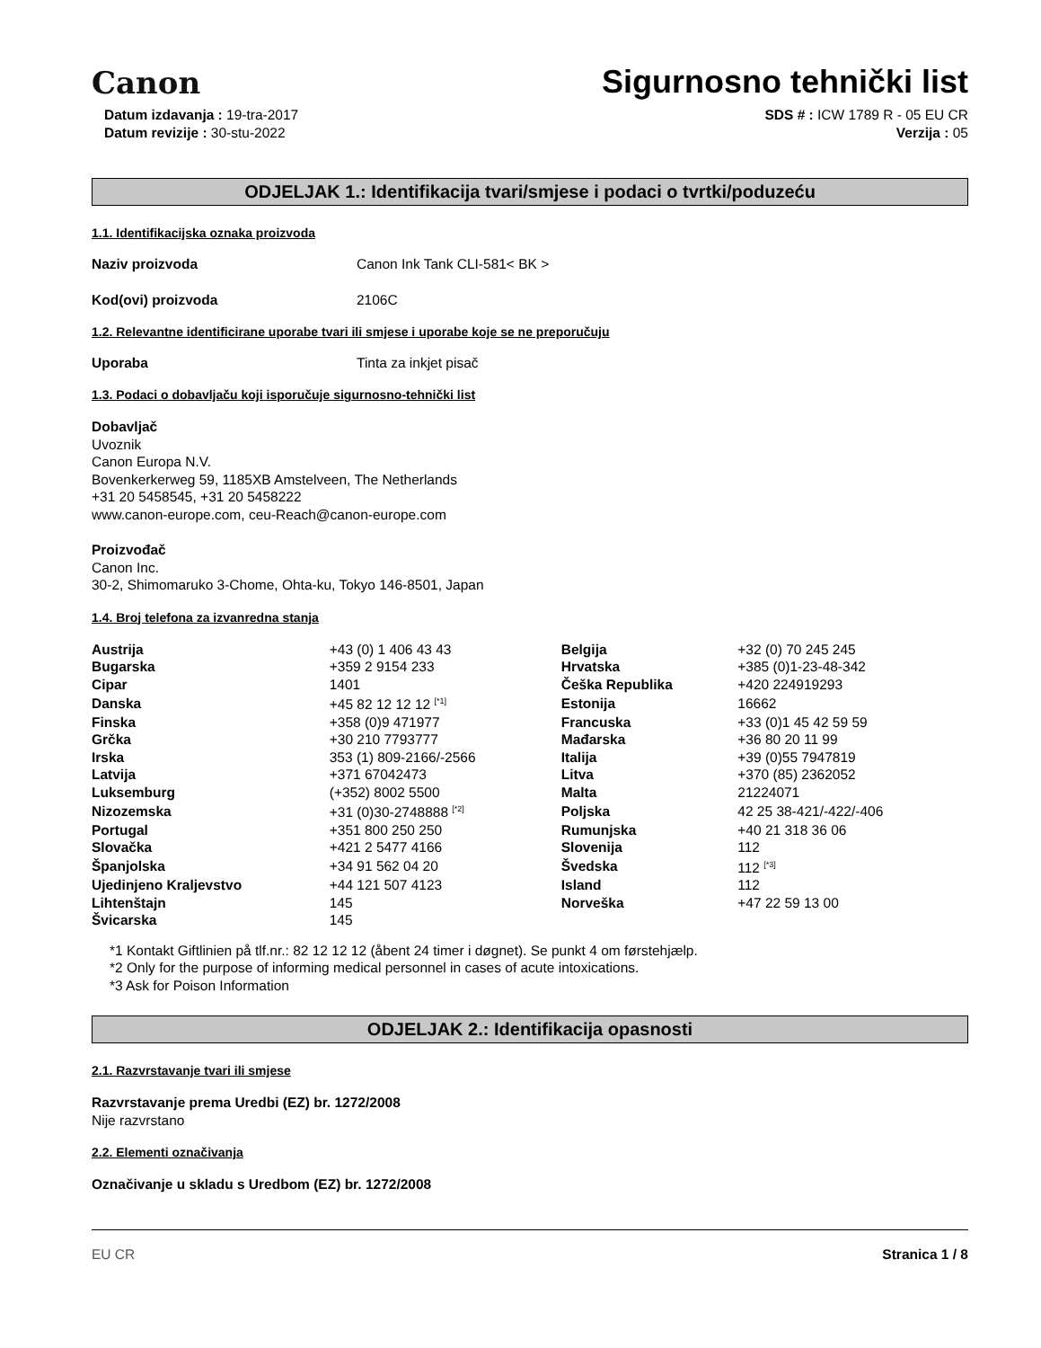Canon
Sigurnosno tehnički list
Datum izdavanja : 19-tra-2017
Datum revizije : 30-stu-2022
SDS # : ICW 1789 R - 05 EU CR
Verzija : 05
ODJELJAK 1.: Identifikacija tvari/smjese i podaci o tvrtki/poduzeću
1.1. Identifikacijska oznaka proizvoda
Naziv proizvoda Canon Ink Tank CLI-581< BK >
Kod(ovi) proizvoda 2106C
1.2. Relevantne identificirane uporabe tvari ili smjese i uporabe koje se ne preporučuju
Uporaba Tinta za inkjet pisač
1.3. Podaci o dobavljaču koji isporučuje sigurnosno-tehnički list
Dobavljač
Uvoznik
Canon Europa N.V.
Bovenkerkerweg 59, 1185XB Amstelveen, The Netherlands
+31 20 5458545, +31 20 5458222
www.canon-europe.com, ceu-Reach@canon-europe.com
Proizvođač
Canon Inc.
30-2, Shimomaruko 3-Chome, Ohta-ku, Tokyo 146-8501, Japan
1.4. Broj telefona za izvanredna stanja
| Austrija | +43 (0) 1 406 43 43 | Belgija | +32 (0) 70 245 245 |
| Bugarska | +359 2 9154 233 | Hrvatska | +385 (0)1-23-48-342 |
| Cipar | 1401 | Češka Republika | +420 224919293 |
| Danska | +45 82 12 12 12 <sup>[*1]</sup> | Estonija | 16662 |
| Finska | +358 (0)9 471977 | Francuska | +33 (0)1 45 42 59 59 |
| Grčka | +30 210 7793777 | Mađarska | +36 80 20 11 99 |
| Irska | 353 (1) 809-2166/-2566 | Italija | +39 (0)55 7947819 |
| Latvija | +371 67042473 | Litva | +370 (85) 2362052 |
| Luksemburg | (+352) 8002 5500 | Malta | 21224071 |
| Nizozemska | +31 (0)30-2748888 <sup>[*2]</sup> | Poljska | 42 25 38-421/-422/-406 |
| Portugal | +351 800 250 250 | Rumunjska | +40 21 318 36 06 |
| Slovačka | +421 2 5477 4166 | Slovenija | 112 |
| Španjolska | +34 91 562 04 20 | Švedska | 112 <sup>[*3]</sup> |
| Ujedinjeno Kraljevstvo | +44 121 507 4123 | Island | 112 |
| Lihtenštajn | 145 | Norveška | +47 22 59 13 00 |
| Švicarska | 145 | | |
*1 Kontakt Giftlinien på tlf.nr.: 82 12 12 12 (åbent 24 timer i døgnet). Se punkt 4 om førstehjælp.
*2 Only for the purpose of informing medical personnel in cases of acute intoxications.
*3 Ask for Poison Information
ODJELJAK 2.: Identifikacija opasnosti
2.1. Razvrstavanje tvari ili smjese
Razvrstavanje prema Uredbi (EZ) br. 1272/2008
Nije razvrstano
2.2. Elementi označivanja
Označivanje u skladu s Uredbom (EZ) br. 1272/2008
EU CR Stranica 1 / 8